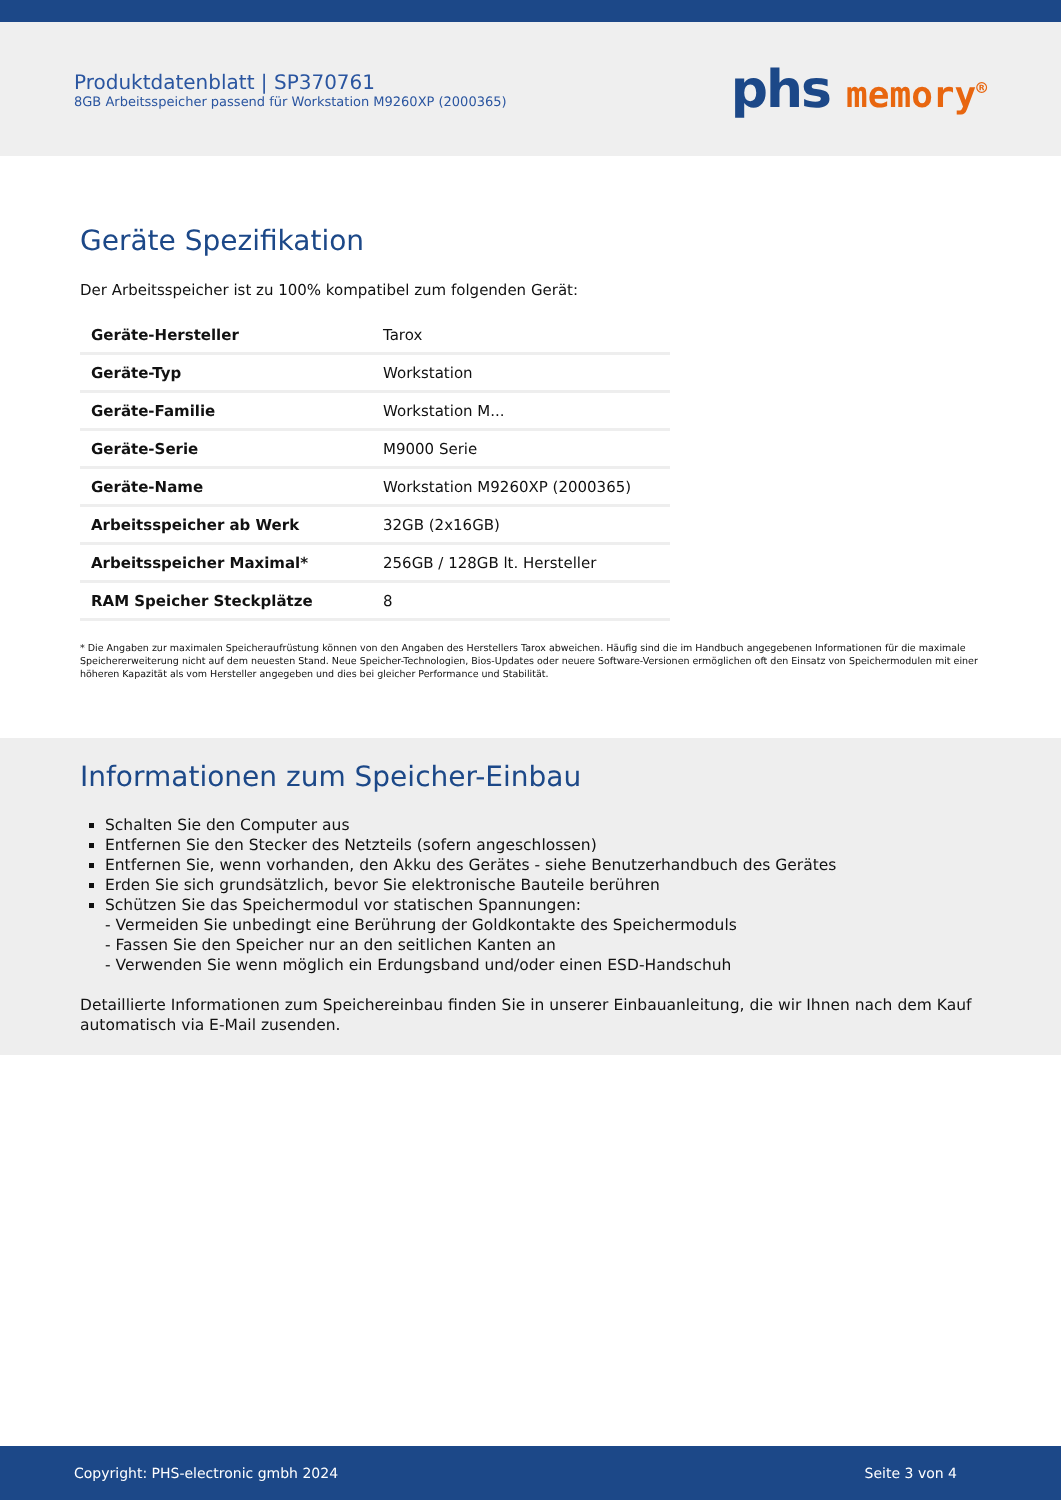Produktdatenblatt | SP370761
8GB Arbeitsspeicher passend für Workstation M9260XP (2000365)
phs memory<sup>®</sup>
Geräte Spezifikation
Der Arbeitsspeicher ist zu 100% kompatibel zum folgenden Gerät:
| Geräte-Hersteller | Tarox |
| Geräte-Typ | Workstation |
| Geräte-Familie | Workstation M... |
| Geräte-Serie | M9000 Serie |
| Geräte-Name | Workstation M9260XP (2000365) |
| Arbeitsspeicher ab Werk | 32GB (2x16GB) |
| Arbeitsspeicher Maximal* | 256GB / 128GB lt. Hersteller |
| RAM Speicher Steckplätze | 8 |
* Die Angaben zur maximalen Speicheraufrüstung können von den Angaben des Herstellers Tarox abweichen. Häufig sind die im Handbuch angegebenen Informationen für die maximale Speichererweiterung nicht auf dem neuesten Stand. Neue Speicher-Technologien, Bios-Updates oder neuere Software-Versionen ermöglichen oft den Einsatz von Speichermodulen mit einer höheren Kapazität als vom Hersteller angegeben und dies bei gleicher Performance und Stabilität.
Informationen zum Speicher-Einbau
Schalten Sie den Computer aus
Entfernen Sie den Stecker des Netzteils (sofern angeschlossen)
Entfernen Sie, wenn vorhanden, den Akku des Gerätes - siehe Benutzerhandbuch des Gerätes
Erden Sie sich grundsätzlich, bevor Sie elektronische Bauteile berühren
Schützen Sie das Speichermodul vor statischen Spannungen:
- Vermeiden Sie unbedingt eine Berührung der Goldkontakte des Speichermoduls
- Fassen Sie den Speicher nur an den seitlichen Kanten an
- Verwenden Sie wenn möglich ein Erdungsband und/oder einen ESD-Handschuh
Detaillierte Informationen zum Speichereinbau finden Sie in unserer Einbauanleitung, die wir Ihnen nach dem Kauf automatisch via E-Mail zusenden.
Copyright: PHS-electronic gmbh 2024 Seite 3 von 4